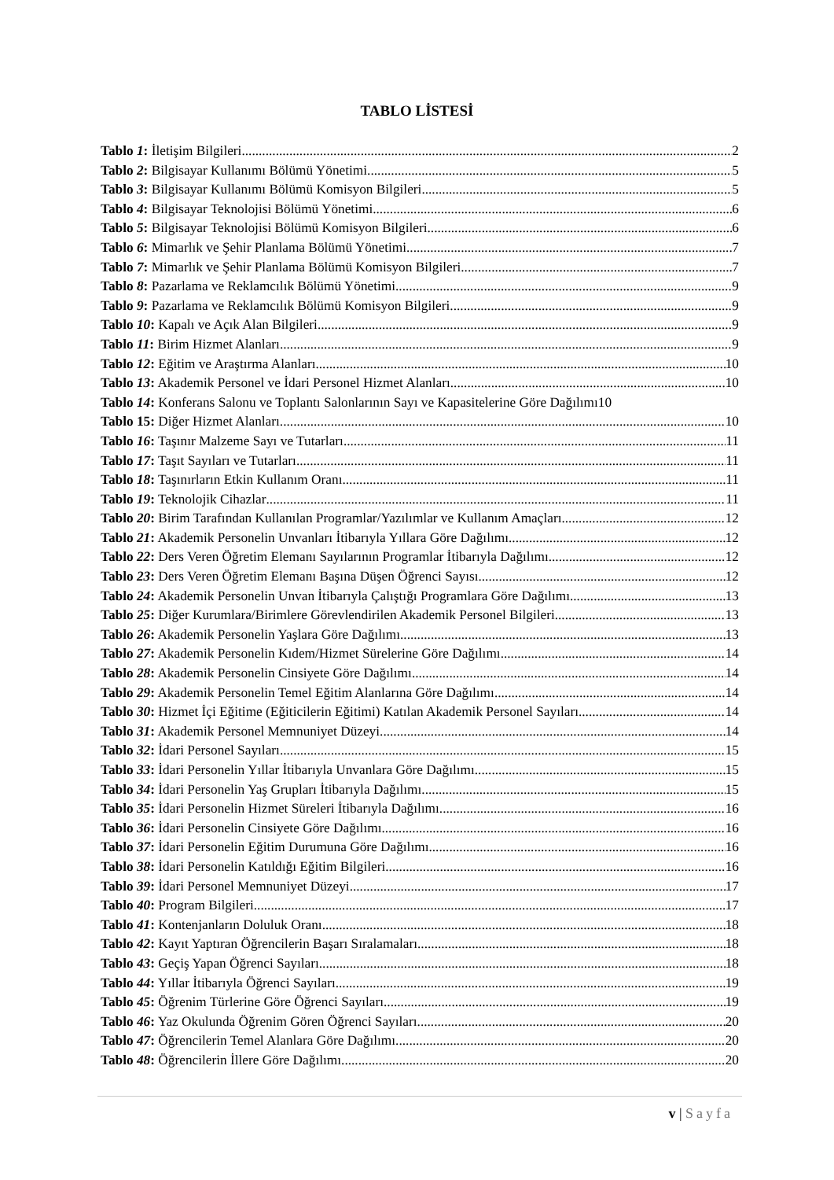TABLO LİSTESİ
Tablo 1: İletişim Bilgileri 2
Tablo 2: Bilgisayar Kullanımı Bölümü Yönetimi 5
Tablo 3: Bilgisayar Kullanımı Bölümü Komisyon Bilgileri 5
Tablo 4: Bilgisayar Teknolojisi Bölümü Yönetimi 6
Tablo 5: Bilgisayar Teknolojisi Bölümü Komisyon Bilgileri 6
Tablo 6: Mimarlık ve Şehir Planlama Bölümü Yönetimi 7
Tablo 7: Mimarlık ve Şehir Planlama Bölümü Komisyon Bilgileri 7
Tablo 8: Pazarlama ve Reklamcılık Bölümü Yönetimi 9
Tablo 9: Pazarlama ve Reklamcılık Bölümü Komisyon Bilgileri 9
Tablo 10: Kapalı ve Açık Alan Bilgileri 9
Tablo 11: Birim Hizmet Alanları 9
Tablo 12: Eğitim ve Araştırma Alanları 10
Tablo 13: Akademik Personel ve İdari Personel Hizmet Alanları 10
Tablo 14: Konferans Salonu ve Toplantı Salonlarının Sayı ve Kapasitelerine Göre Dağılımı 10
Tablo 15: Diğer Hizmet Alanları 10
Tablo 16: Taşınır Malzeme Sayı ve Tutarları 11
Tablo 17: Taşıt Sayıları ve Tutarları 11
Tablo 18: Taşınırların Etkin Kullanım Oranı 11
Tablo 19: Teknolojik Cihazlar 11
Tablo 20: Birim Tarafından Kullanılan Programlar/Yazılımlar ve Kullanım Amaçları 12
Tablo 21: Akademik Personelin Unvanları İtibarıyla Yıllara Göre Dağılımı 12
Tablo 22: Ders Veren Öğretim Elemanı Sayılarının Programlar İtibarıyla Dağılımı 12
Tablo 23: Ders Veren Öğretim Elemanı Başına Düşen Öğrenci Sayısı 12
Tablo 24: Akademik Personelin Unvan İtibarıyla Çalıştığı Programlara Göre Dağılımı 13
Tablo 25: Diğer Kurumlara/Birimlere Görevlendirilen Akademik Personel Bilgileri 13
Tablo 26: Akademik Personelin Yaşlara Göre Dağılımı 13
Tablo 27: Akademik Personelin Kıdem/Hizmet Sürelerine Göre Dağılımı 14
Tablo 28: Akademik Personelin Cinsiyete Göre Dağılımı 14
Tablo 29: Akademik Personelin Temel Eğitim Alanlarına Göre Dağılımı 14
Tablo 30: Hizmet İçi Eğitime (Eğiticilerin Eğitimi) Katılan Akademik Personel Sayıları 14
Tablo 31: Akademik Personel Memnuniyet Düzeyi 14
Tablo 32: İdari Personel Sayıları 15
Tablo 33: İdari Personelin Yıllar İtibarıyla Unvanlara Göre Dağılımı 15
Tablo 34: İdari Personelin Yaş Grupları İtibarıyla Dağılımı 15
Tablo 35: İdari Personelin Hizmet Süreleri İtibarıyla Dağılımı 16
Tablo 36: İdari Personelin Cinsiyete Göre Dağılımı 16
Tablo 37: İdari Personelin Eğitim Durumuna Göre Dağılımı 16
Tablo 38: İdari Personelin Katıldığı Eğitim Bilgileri 16
Tablo 39: İdari Personel Memnuniyet Düzeyi 17
Tablo 40: Program Bilgileri 17
Tablo 41: Kontenjanların Doluluk Oranı 18
Tablo 42: Kayıt Yaptıran Öğrencilerin Başarı Sıralamaları 18
Tablo 43: Geçiş Yapan Öğrenci Sayıları 18
Tablo 44: Yıllar İtibarıyla Öğrenci Sayıları 19
Tablo 45: Öğrenim Türlerine Göre Öğrenci Sayıları 19
Tablo 46: Yaz Okulunda Öğrenim Gören Öğrenci Sayıları 20
Tablo 47: Öğrencilerin Temel Alanlara Göre Dağılımı 20
Tablo 48: Öğrencilerin İllere Göre Dağılımı 20
v | Sayfa